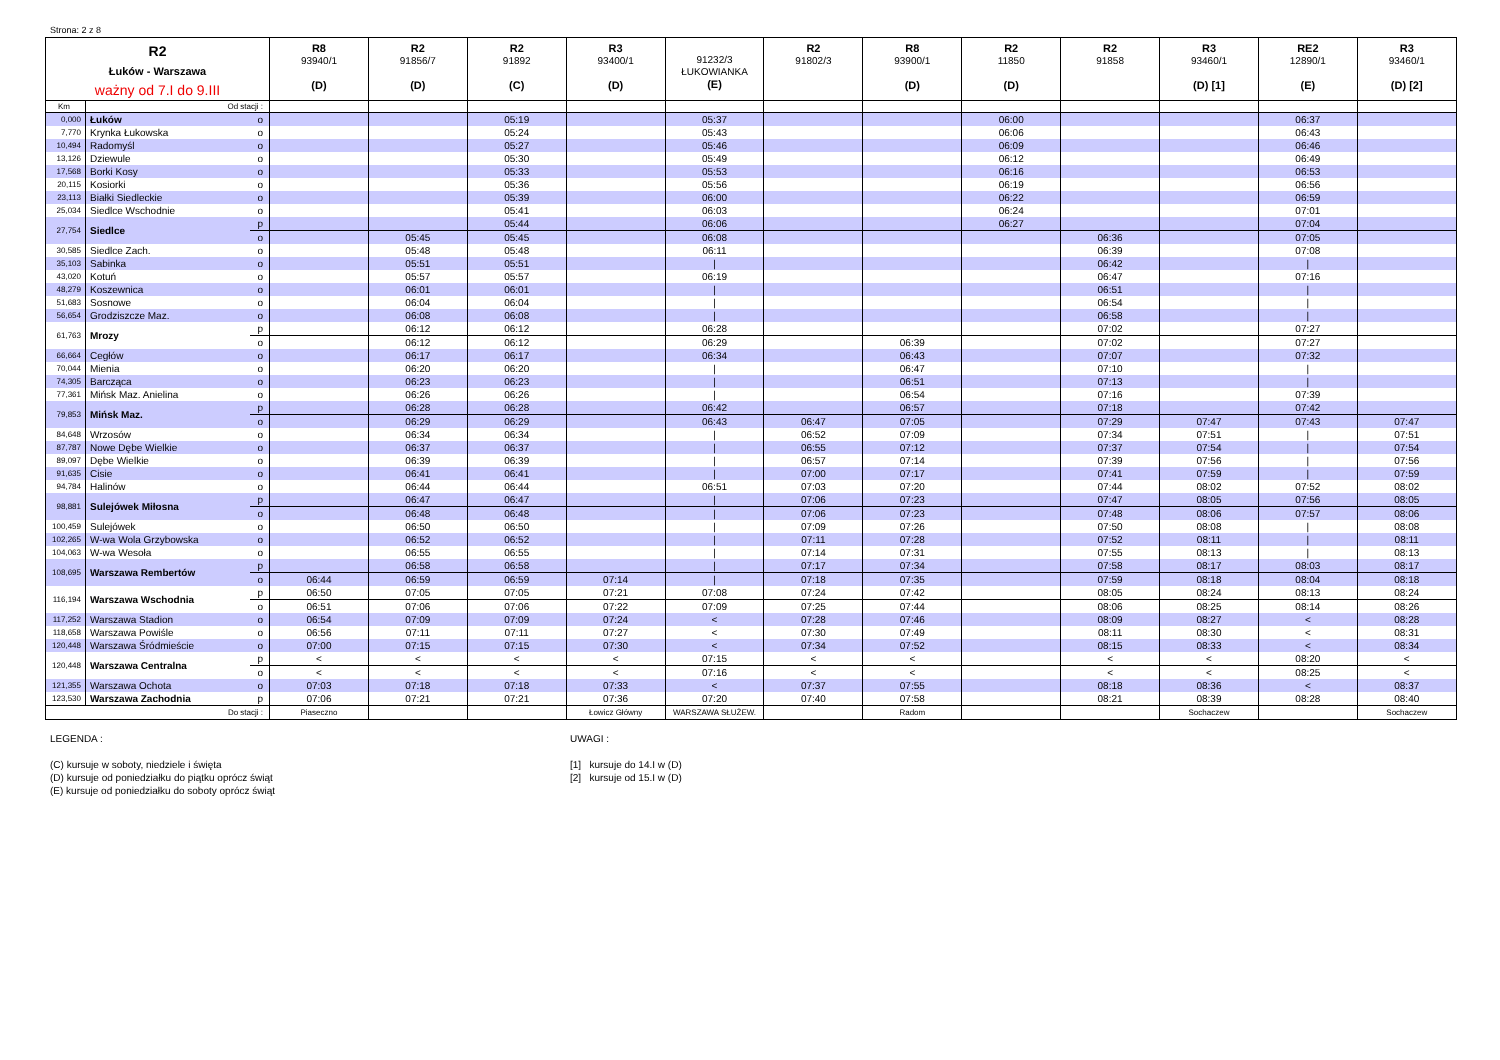Strona: 2 z 8
| R2 Łuków - Warszawa ważny od 7.I do 9.III | | | R8 93940/1 (D) | R2 91856/7 (D) | R2 91892 (C) | R3 93400/1 (D) | 91232/3 ŁUKOWIANKA (E) | R2 91802/3 | R8 93900/1 (D) | R2 11850 (D) | R2 91858 | R3 93460/1 (D) [1] | RE2 12890/1 (E) | R3 93460/1 (D) [2] |
| --- | --- | --- | --- | --- | --- | --- | --- | --- | --- | --- | --- | --- | --- | --- |
| Km | Od stacji : | | | | | | | | | | | | | |
| 0,000 | Łuków | o | | | 05:19 | | 05:37 | | | 06:00 | | | 06:37 | |
| 7,770 | Krynka Łukowska | o | | | 05:24 | | 05:43 | | | 06:06 | | | 06:43 | |
| 10,494 | Radomyśl | o | | | 05:27 | | 05:46 | | | 06:09 | | | 06:46 | |
| 13,126 | Dziewule | o | | | 05:30 | | 05:49 | | | 06:12 | | | 06:49 | |
| 17,568 | Borki Kosy | o | | | 05:33 | | 05:53 | | | 06:16 | | | 06:53 | |
| 20,115 | Kosiorki | o | | | 05:36 | | 05:56 | | | 06:19 | | | 06:56 | |
| 23,113 | Białki Siedleckie | o | | | 05:39 | | 06:00 | | | 06:22 | | | 06:59 | |
| 25,034 | Siedlce Wschodnie | o | | | 05:41 | | 06:03 | | | 06:24 | | | 07:01 | |
| 27,754 | Siedlce | p | | | 05:44 | | 06:06 | | | 06:27 | | | 07:04 | |
| | | o | | 05:45 | 05:45 | | 06:08 | | | | 06:36 | | 07:05 | |
| 30,585 | Siedlce Zach. | o | | 05:48 | 05:48 | | 06:11 | | | | 06:39 | | 07:08 | |
| 35,103 | Sabinka | o | | 05:51 | 05:51 | | / | | | | 06:42 | | / | |
| 43,020 | Kotuń | o | | 05:57 | 05:57 | | 06:19 | | | | 06:47 | | 07:16 | |
| 48,279 | Koszewnica | o | | 06:01 | 06:01 | | / | | | | 06:51 | | / | |
| 51,683 | Sosnowe | o | | 06:04 | 06:04 | | / | | | | 06:54 | | / | |
| 56,654 | Grodziszcze Maz. | o | | 06:08 | 06:08 | | / | | | | 06:58 | | / | |
| 61,763 | Mrozy | p | | 06:12 | 06:12 | | 06:28 | | | | 07:02 | | 07:27 | |
| | | o | | 06:12 | 06:12 | | 06:29 | | 06:39 | | 07:02 | | 07:27 | |
| 66,664 | Cegłów | o | | 06:17 | 06:17 | | 06:34 | | 06:43 | | 07:07 | | 07:32 | |
| 70,044 | Mienia | o | | 06:20 | 06:20 | | / | | 06:47 | | 07:10 | | / | |
| 74,305 | Barcząca | o | | 06:23 | 06:23 | | / | | 06:51 | | 07:13 | | / | |
| 77,361 | Mińsk Maz. Anielina | o | | 06:26 | 06:26 | | / | | 06:54 | | 07:16 | | 07:39 | |
| 79,853 | Mińsk Maz. | p | | 06:28 | 06:28 | | 06:42 | | 06:57 | | 07:18 | | 07:42 | |
| | | o | | 06:29 | 06:29 | | 06:43 | 06:47 | 07:05 | | 07:29 | 07:47 | 07:43 | 07:47 |
| 84,648 | Wrzosów | o | | 06:34 | 06:34 | | / | 06:52 | 07:09 | | 07:34 | 07:51 | / | 07:51 |
| 87,787 | Nowe Dębe Wielkie | o | | 06:37 | 06:37 | | / | 06:55 | 07:12 | | 07:37 | 07:54 | / | 07:54 |
| 89,097 | Dębe Wielkie | o | | 06:39 | 06:39 | | / | 06:57 | 07:14 | | 07:39 | 07:56 | / | 07:56 |
| 91,635 | Cisie | o | | 06:41 | 06:41 | | / | 07:00 | 07:17 | | 07:41 | 07:59 | / | 07:59 |
| 94,784 | Halinów | o | | 06:44 | 06:44 | | 06:51 | 07:03 | 07:20 | | 07:44 | 08:02 | 07:52 | 08:02 |
| 98,881 | Sulejówek Miłosna | p | | 06:47 | 06:47 | | / | 07:06 | 07:23 | | 07:47 | 08:05 | 07:56 | 08:05 |
| | | o | | 06:48 | 06:48 | | / | 07:06 | 07:23 | | 07:48 | 08:06 | 07:57 | 08:06 |
| 100,459 | Sulejówek | o | | 06:50 | 06:50 | | / | 07:09 | 07:26 | | 07:50 | 08:08 | / | 08:08 |
| 102,265 | W-wa Wola Grzybowska | o | | 06:52 | 06:52 | | / | 07:11 | 07:28 | | 07:52 | 08:11 | / | 08:11 |
| 104,063 | W-wa Wesoła | o | | 06:55 | 06:55 | | / | 07:14 | 07:31 | | 07:55 | 08:13 | / | 08:13 |
| 108,695 | Warszawa Rembertów | p | | 06:58 | 06:58 | | / | 07:17 | 07:34 | | 07:58 | 08:17 | 08:03 | 08:17 |
| | | o | 06:44 | 06:59 | 06:59 | 07:14 | / | 07:18 | 07:35 | | 07:59 | 08:18 | 08:04 | 08:18 |
| 116,194 | Warszawa Wschodnia | p | 06:50 | 07:05 | 07:05 | 07:21 | 07:08 | 07:24 | 07:42 | | 08:05 | 08:24 | 08:13 | 08:24 |
| | | o | 06:51 | 07:06 | 07:06 | 07:22 | 07:09 | 07:25 | 07:44 | | 08:06 | 08:25 | 08:14 | 08:26 |
| 117,252 | Warszawa Stadion | o | 06:54 | 07:09 | 07:09 | 07:24 | < | 07:28 | 07:46 | | 08:09 | 08:27 | < | 08:28 |
| 118,658 | Warszawa Powiśle | o | 06:56 | 07:11 | 07:11 | 07:27 | < | 07:30 | 07:49 | | 08:11 | 08:30 | < | 08:31 |
| 120,448 | Warszawa Śródmieście | o | 07:00 | 07:15 | 07:15 | 07:30 | < | 07:34 | 07:52 | | 08:15 | 08:33 | < | 08:34 |
| 120,448 | Warszawa Centralna | p | < | < | < | < | 07:15 | < | < | | < | < | 08:20 | < |
| | | o | < | < | < | < | 07:16 | < | < | | < | < | 08:25 | < |
| 121,355 | Warszawa Ochota | o | 07:03 | 07:18 | 07:18 | 07:33 | < | 07:37 | 07:55 | | 08:18 | 08:36 | < | 08:37 |
| 123,530 | Warszawa Zachodnia | p | 07:06 | 07:21 | 07:21 | 07:36 | 07:20 | 07:40 | 07:58 | | 08:21 | 08:39 | 08:28 | 08:40 |
| Do stacji : | | | Piaseczno | | | Łowicz Główny | WARSZAWA SŁUŻEW. | | Radom | | | Sochaczew | | Sochaczew |
LEGENDA :
(C) kursuje w soboty, niedziele i święta
(D) kursuje od poniedziałku do piątku oprócz świąt
(E) kursuje od poniedziałku do soboty oprócz świąt
UWAGI :
[1] kursuje do 14.I w (D)
[2] kursuje od 15.I w (D)